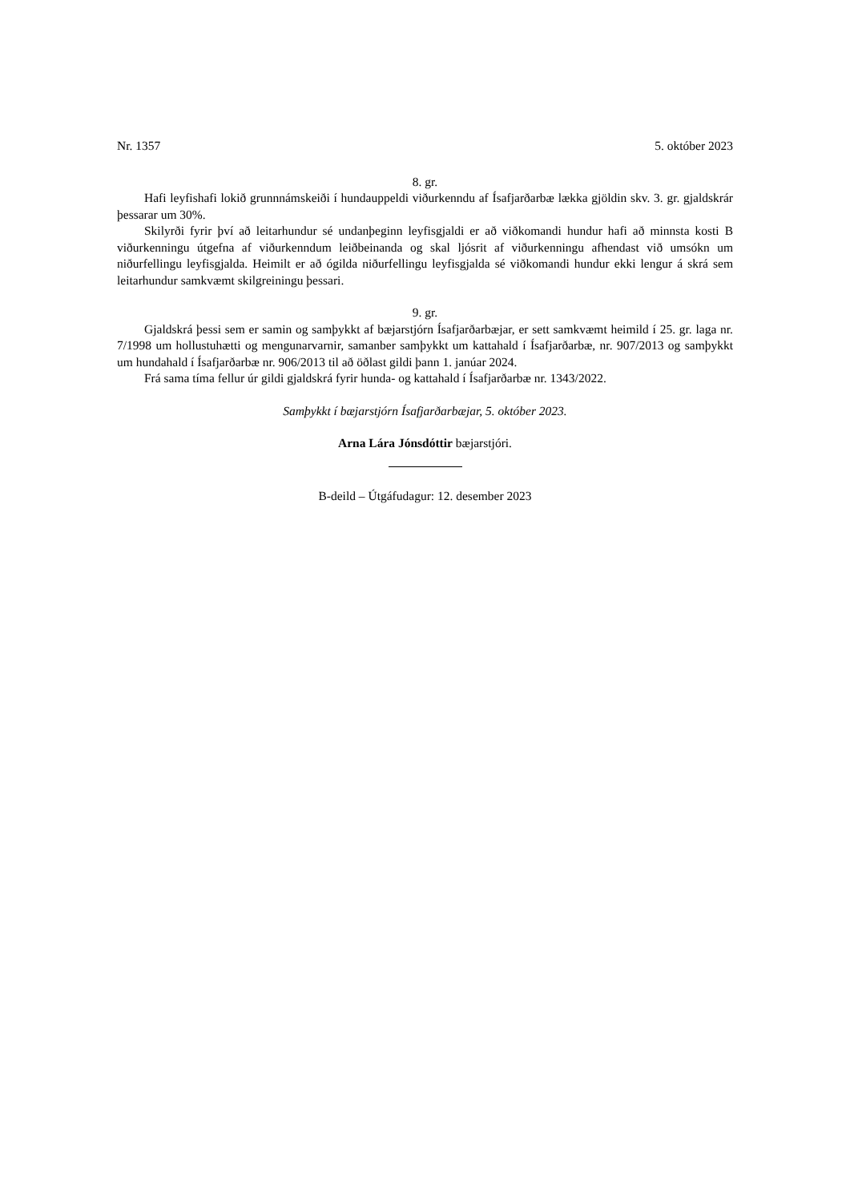Nr. 1357 5. október 2023
8. gr.
Hafi leyfishafi lokið grunnnámskeiði í hundauppeldi viðurkenndu af Ísafjarðarbæ lækka gjöldin skv. 3. gr. gjaldskrár þessarar um 30%.
Skilyrði fyrir því að leitarhundur sé undanþeginn leyfisgjaldi er að viðkomandi hundur hafi að minnsta kosti B viðurkenningu útgefna af viðurkenndum leiðbeinanda og skal ljósrit af viðurkenningu afhendast við umsókn um niðurfellingu leyfisgjalda. Heimilt er að ógilda niðurfellingu leyfisgjalda sé viðkomandi hundur ekki lengur á skrá sem leitarhundur samkvæmt skilgreiningu þessari.
9. gr.
Gjaldskrá þessi sem er samin og samþykkt af bæjarstjórn Ísafjarðarbæjar, er sett samkvæmt heimild í 25. gr. laga nr. 7/1998 um hollustuhætti og mengunarvarnir, samanber samþykkt um katta­hald í Ísafjarðarbæ, nr. 907/2013 og samþykkt um hundahald í Ísafjarðarbæ nr. 906/2013 til að öðlast gildi þann 1. janúar 2024.
Frá sama tíma fellur úr gildi gjaldskrá fyrir hunda- og kattahald í Ísafjarðarbæ nr. 1343/2022.
Samþykkt í bæjarstjórn Ísafjarðarbæjar, 5. október 2023.
Arna Lára Jónsdóttir bæjarstjóri.
B-deild – Útgáfudagur: 12. desember 2023